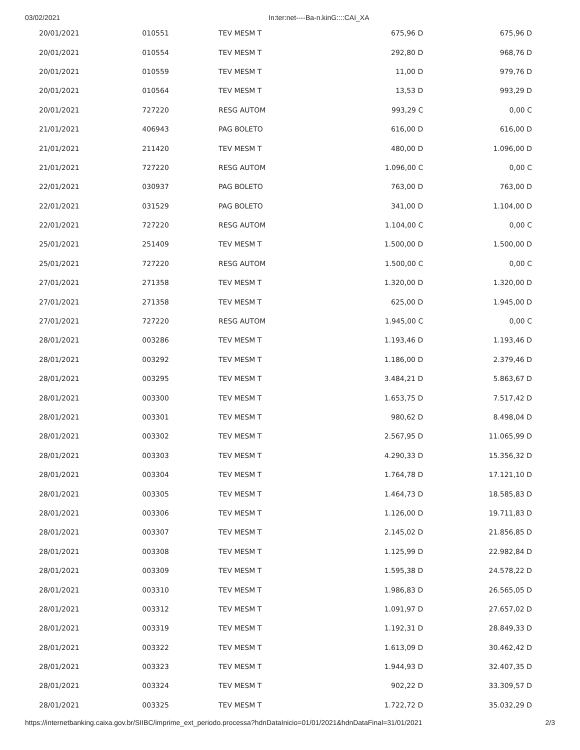03/02/2021 In:ter:net----Ba-n.kinG::::CAI_XA
| 20/01/2021 | 010551 | TEV MESM T | 675,96 D | 675,96 D |
| 20/01/2021 | 010554 | TEV MESM T | 292,80 D | 968,76 D |
| 20/01/2021 | 010559 | TEV MESM T | 11,00 D | 979,76 D |
| 20/01/2021 | 010564 | TEV MESM T | 13,53 D | 993,29 D |
| 20/01/2021 | 727220 | RESG AUTOM | 993,29 C | 0,00 C |
| 21/01/2021 | 406943 | PAG BOLETO | 616,00 D | 616,00 D |
| 21/01/2021 | 211420 | TEV MESM T | 480,00 D | 1.096,00 D |
| 21/01/2021 | 727220 | RESG AUTOM | 1.096,00 C | 0,00 C |
| 22/01/2021 | 030937 | PAG BOLETO | 763,00 D | 763,00 D |
| 22/01/2021 | 031529 | PAG BOLETO | 341,00 D | 1.104,00 D |
| 22/01/2021 | 727220 | RESG AUTOM | 1.104,00 C | 0,00 C |
| 25/01/2021 | 251409 | TEV MESM T | 1.500,00 D | 1.500,00 D |
| 25/01/2021 | 727220 | RESG AUTOM | 1.500,00 C | 0,00 C |
| 27/01/2021 | 271358 | TEV MESM T | 1.320,00 D | 1.320,00 D |
| 27/01/2021 | 271358 | TEV MESM T | 625,00 D | 1.945,00 D |
| 27/01/2021 | 727220 | RESG AUTOM | 1.945,00 C | 0,00 C |
| 28/01/2021 | 003286 | TEV MESM T | 1.193,46 D | 1.193,46 D |
| 28/01/2021 | 003292 | TEV MESM T | 1.186,00 D | 2.379,46 D |
| 28/01/2021 | 003295 | TEV MESM T | 3.484,21 D | 5.863,67 D |
| 28/01/2021 | 003300 | TEV MESM T | 1.653,75 D | 7.517,42 D |
| 28/01/2021 | 003301 | TEV MESM T | 980,62 D | 8.498,04 D |
| 28/01/2021 | 003302 | TEV MESM T | 2.567,95 D | 11.065,99 D |
| 28/01/2021 | 003303 | TEV MESM T | 4.290,33 D | 15.356,32 D |
| 28/01/2021 | 003304 | TEV MESM T | 1.764,78 D | 17.121,10 D |
| 28/01/2021 | 003305 | TEV MESM T | 1.464,73 D | 18.585,83 D |
| 28/01/2021 | 003306 | TEV MESM T | 1.126,00 D | 19.711,83 D |
| 28/01/2021 | 003307 | TEV MESM T | 2.145,02 D | 21.856,85 D |
| 28/01/2021 | 003308 | TEV MESM T | 1.125,99 D | 22.982,84 D |
| 28/01/2021 | 003309 | TEV MESM T | 1.595,38 D | 24.578,22 D |
| 28/01/2021 | 003310 | TEV MESM T | 1.986,83 D | 26.565,05 D |
| 28/01/2021 | 003312 | TEV MESM T | 1.091,97 D | 27.657,02 D |
| 28/01/2021 | 003319 | TEV MESM T | 1.192,31 D | 28.849,33 D |
| 28/01/2021 | 003322 | TEV MESM T | 1.613,09 D | 30.462,42 D |
| 28/01/2021 | 003323 | TEV MESM T | 1.944,93 D | 32.407,35 D |
| 28/01/2021 | 003324 | TEV MESM T | 902,22 D | 33.309,57 D |
| 28/01/2021 | 003325 | TEV MESM T | 1.722,72 D | 35.032,29 D |
https://internetbanking.caixa.gov.br/SIIBC/imprime_ext_periodo.processa?hdnDataInicio=01/01/2021&hdnDataFinal=31/01/2021 2/3